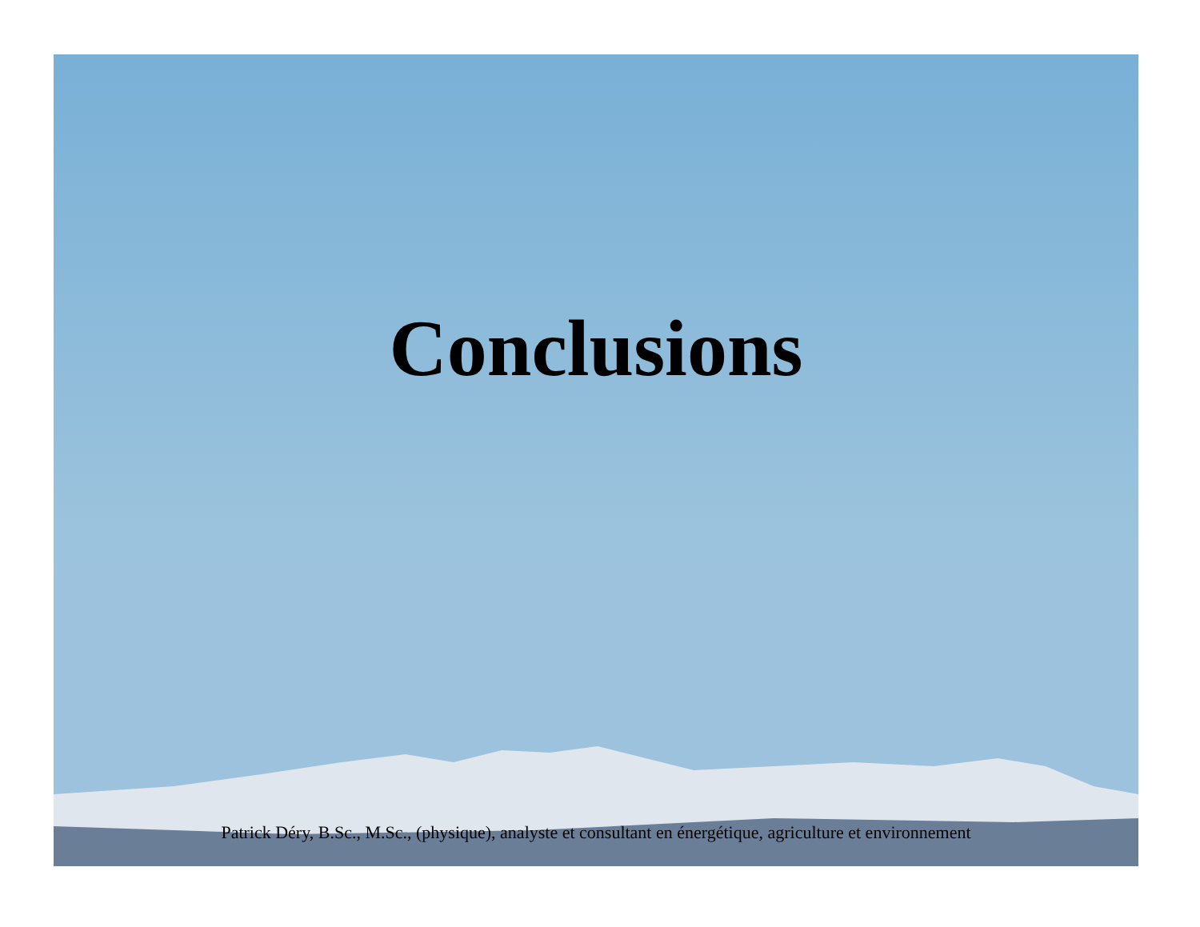Conclusions
Patrick Déry, B.Sc., M.Sc., (physique), analyste et consultant en énergétique, agriculture et environnement